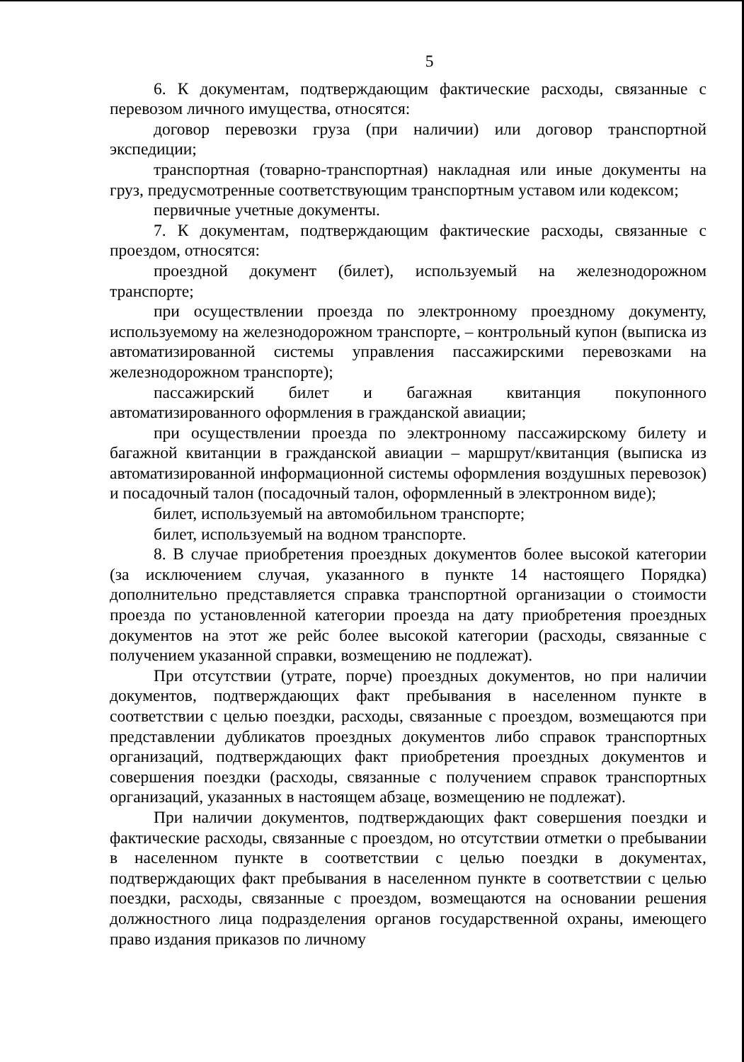5
6. К документам, подтверждающим фактические расходы, связанные с перевозом личного имущества, относятся:
договор перевозки груза (при наличии) или договор транспортной экспедиции;
транспортная (товарно-транспортная) накладная или иные документы на груз, предусмотренные соответствующим транспортным уставом или кодексом;
первичные учетные документы.
7. К документам, подтверждающим фактические расходы, связанные с проездом, относятся:
проездной документ (билет), используемый на железнодорожном транспорте;
при осуществлении проезда по электронному проездному документу, используемому на железнодорожном транспорте, – контрольный купон (выписка из автоматизированной системы управления пассажирскими перевозками на железнодорожном транспорте);
пассажирский билет и багажная квитанция покупонного автоматизированного оформления в гражданской авиации;
при осуществлении проезда по электронному пассажирскому билету и багажной квитанции в гражданской авиации – маршрут/квитанция (выписка из автоматизированной информационной системы оформления воздушных перевозок) и посадочный талон (посадочный талон, оформленный в электронном виде);
билет, используемый на автомобильном транспорте;
билет, используемый на водном транспорте.
8. В случае приобретения проездных документов более высокой категории (за исключением случая, указанного в пункте 14 настоящего Порядка) дополнительно представляется справка транспортной организации о стоимости проезда по установленной категории проезда на дату приобретения проездных документов на этот же рейс более высокой категории (расходы, связанные с получением указанной справки, возмещению не подлежат).
При отсутствии (утрате, порче) проездных документов, но при наличии документов, подтверждающих факт пребывания в населенном пункте в соответствии с целью поездки, расходы, связанные с проездом, возмещаются при представлении дубликатов проездных документов либо справок транспортных организаций, подтверждающих факт приобретения проездных документов и совершения поездки (расходы, связанные с получением справок транспортных организаций, указанных в настоящем абзаце, возмещению не подлежат).
При наличии документов, подтверждающих факт совершения поездки и фактические расходы, связанные с проездом, но отсутствии отметки о пребывании в населенном пункте в соответствии с целью поездки в документах, подтверждающих факт пребывания в населенном пункте в соответствии с целью поездки, расходы, связанные с проездом, возмещаются на основании решения должностного лица подразделения органов государственной охраны, имеющего право издания приказов по личному